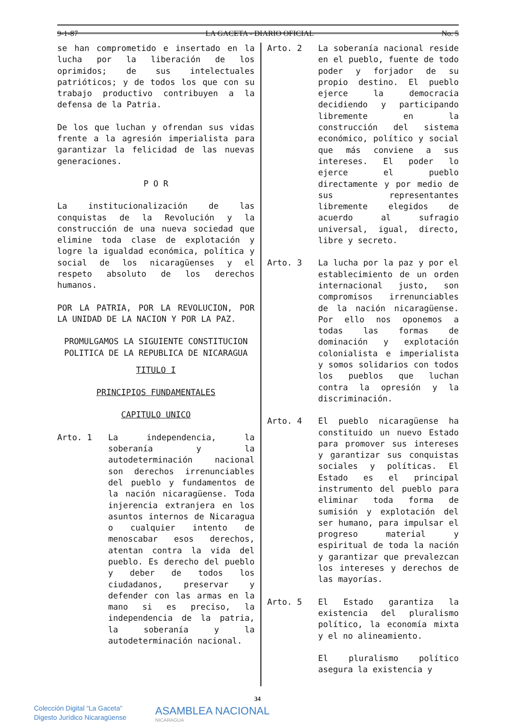9-1-87 LA GACETA - DIARIO OFICIAL No. 5
se han comprometido e insertado en la lucha por la liberación de los oprimidos; de sus intelectuales patrióticos; y de todos los que con su trabajo productivo contribuyen a la defensa de la Patria.
De los que luchan y ofrendan sus vidas frente a la agresión imperialista para garantizar la felicidad de las nuevas generaciones.
P O R
La institucionalización de las conquistas de la Revolución y la construcción de una nueva sociedad que elimine toda clase de explotación y logre la igualdad económica, política y social de los nicaragüenses y el respeto absoluto de los derechos humanos.
POR LA PATRIA, POR LA REVOLUCION, POR LA UNIDAD DE LA NACION Y POR LA PAZ.
PROMULGAMOS LA SIGUIENTE CONSTITUCION POLITICA DE LA REPUBLICA DE NICARAGUA
TITULO I
PRINCIPIOS FUNDAMENTALES
CAPITULO UNICO
Arto. 1 La independencia, la soberanía y la autodeterminación nacional son derechos irrenunciables del pueblo y fundamentos de la nación nicaragüense. Toda injerencia extranjera en los asuntos internos de Nicaragua o cualquier intento de menoscabar esos derechos, atentan contra la vida del pueblo. Es derecho del pueblo y deber de todos los ciudadanos, preservar y defender con las armas en la mano si es preciso, la independencia de la patria, la soberanía y la autodeterminación nacional.
Arto. 2 La soberanía nacional reside en el pueblo, fuente de todo poder y forjador de su propio destino. El pueblo ejerce la democracia decidiendo y participando libremente en la construcción del sistema económico, político y social que más conviene a sus intereses. El poder lo ejerce el pueblo directamente y por medio de sus representantes libremente elegidos de acuerdo al sufragio universal, igual, directo, libre y secreto.
Arto. 3 La lucha por la paz y por el establecimiento de un orden internacional justo, son compromisos irrenunciables de la nación nicaragüense. Por ello nos oponemos a todas las formas de dominación y explotación colonialista e imperialista y somos solidarios con todos los pueblos que luchan contra la opresión y la discriminación.
Arto. 4 El pueblo nicaragüense ha constituido un nuevo Estado para promover sus intereses y garantizar sus conquistas sociales y políticas. El Estado es el principal instrumento del pueblo para eliminar toda forma de sumisión y explotación del ser humano, para impulsar el progreso material y espiritual de toda la nación y garantizar que prevalezcan los intereses y derechos de las mayorías.
Arto. 5 El Estado garantiza la existencia del pluralismo político, la economía mixta y el no alineamiento.
El pluralismo político asegura la existencia y
34
Colección Digital “La Gaceta”
Digesto Jurídico Nicaragüense
ASAMBLEA NACIONAL
NICARAGUA